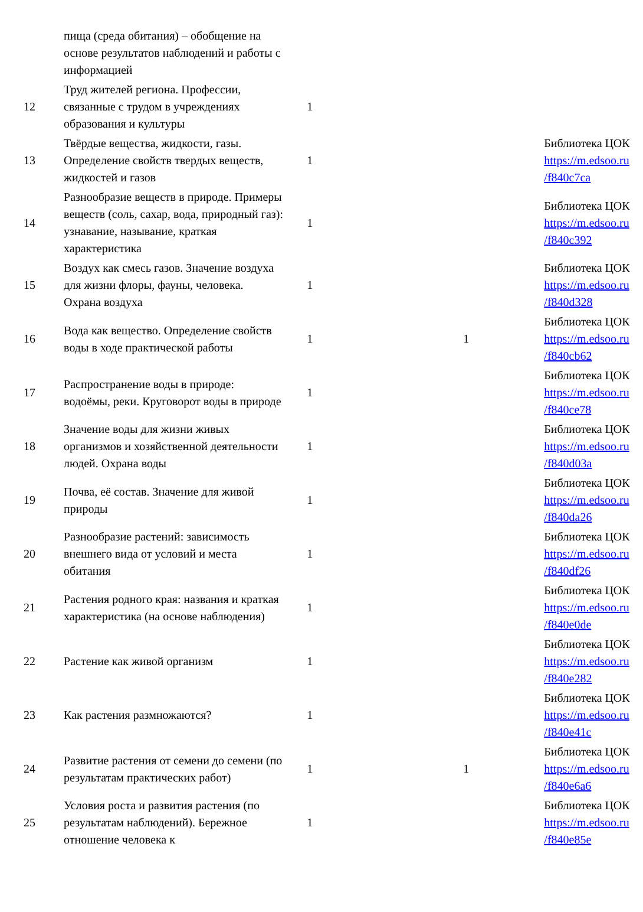| | пища (среда обитания) – обобщение на основе результатов наблюдений и работы с информацией | | | |
| 12 | Труд жителей региона. Профессии, связанные с трудом в учреждениях образования и культуры | 1 | | |
| 13 | Твёрдые вещества, жидкости, газы. Определение свойств твердых веществ, жидкостей и газов | 1 | | Библиотека ЦОК https://m.edsoo.ru /f840c7ca |
| 14 | Разнообразие веществ в природе. Примеры веществ (соль, сахар, вода, природный газ): узнавание, называние, краткая характеристика | 1 | | Библиотека ЦОК https://m.edsoo.ru /f840c392 |
| 15 | Воздух как смесь газов. Значение воздуха для жизни флоры, фауны, человека. Охрана воздуха | 1 | | Библиотека ЦОК https://m.edsoo.ru /f840d328 |
| 16 | Вода как вещество. Определение свойств воды в ходе практической работы | 1 | 1 | Библиотека ЦОК https://m.edsoo.ru /f840cb62 |
| 17 | Распространение воды в природе: водоёмы, реки. Круговорот воды в природе | 1 | | Библиотека ЦОК https://m.edsoo.ru /f840ce78 |
| 18 | Значение воды для жизни живых организмов и хозяйственной деятельности людей. Охрана воды | 1 | | Библиотека ЦОК https://m.edsoo.ru /f840d03a |
| 19 | Почва, её состав. Значение для живой природы | 1 | | Библиотека ЦОК https://m.edsoo.ru /f840da26 |
| 20 | Разнообразие растений: зависимость внешнего вида от условий и места обитания | 1 | | Библиотека ЦОК https://m.edsoo.ru /f840df26 |
| 21 | Растения родного края: названия и краткая характеристика (на основе наблюдения) | 1 | | Библиотека ЦОК https://m.edsoo.ru /f840e0de |
| 22 | Растение как живой организм | 1 | | Библиотека ЦОК https://m.edsoo.ru /f840e282 |
| 23 | Как растения размножаются? | 1 | | Библиотека ЦОК https://m.edsoo.ru /f840e41c |
| 24 | Развитие растения от семени до семени (по результатам практических работ) | 1 | 1 | Библиотека ЦОК https://m.edsoo.ru /f840e6a6 |
| 25 | Условия роста и развития растения (по результатам наблюдений). Бережное отношение человека к | 1 | | Библиотека ЦОК https://m.edsoo.ru /f840e85e |